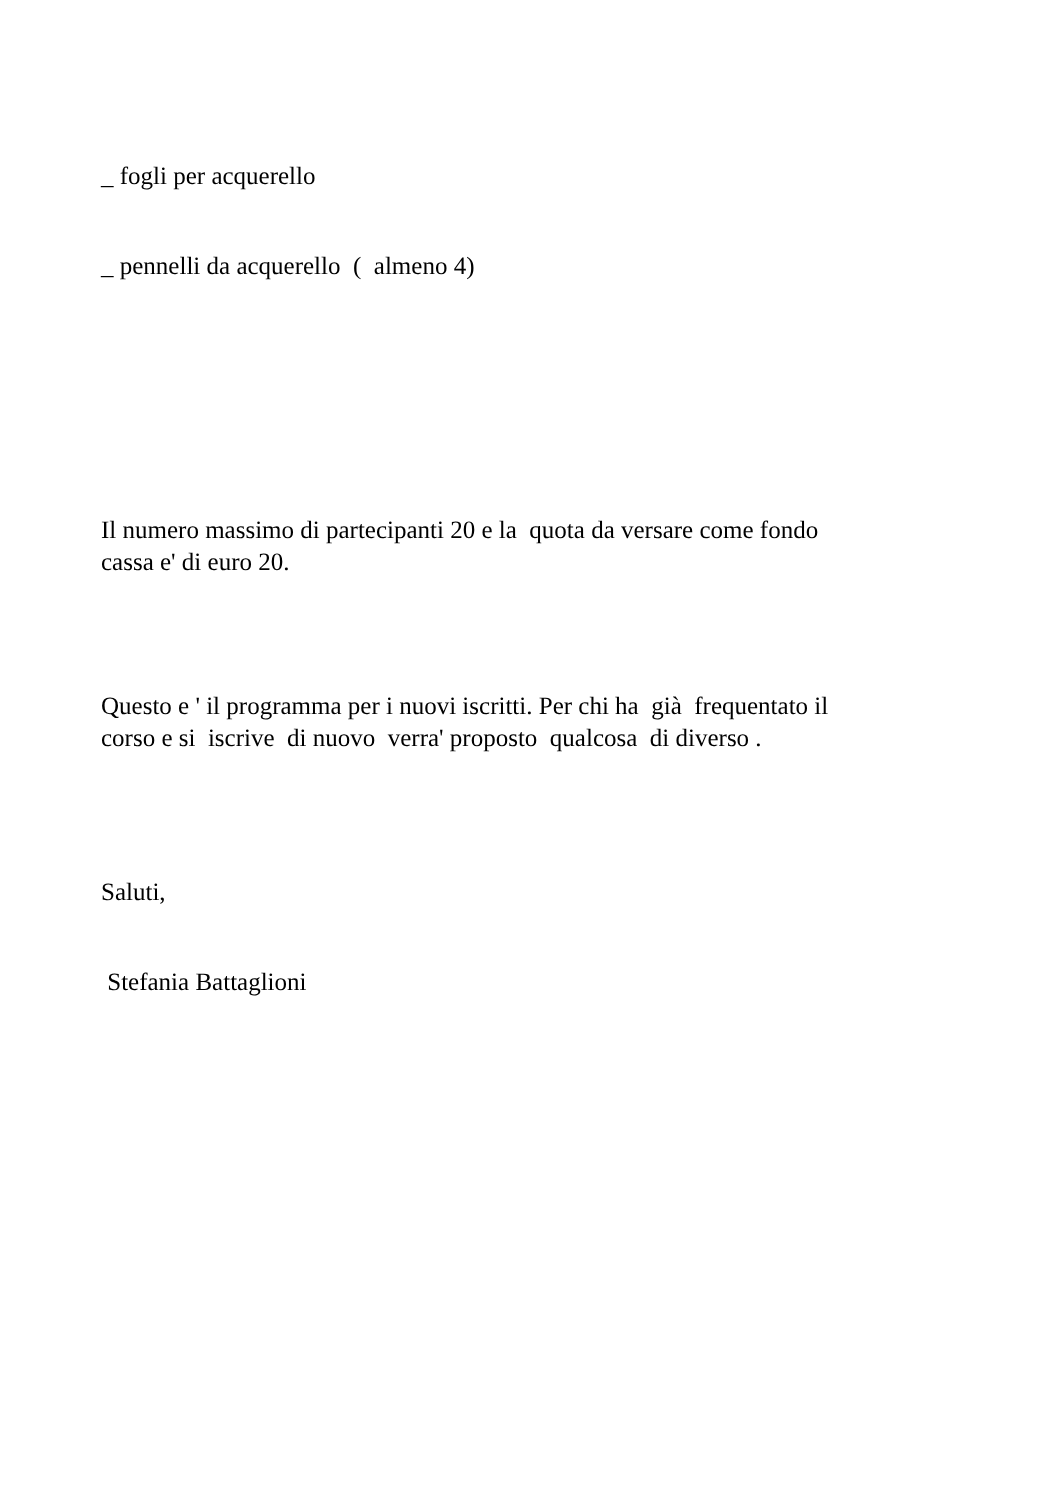_ fogli per acquerello
_ pennelli da acquerello ( almeno 4)
Il numero massimo di partecipanti 20 e la quota da versare come fondo
cassa e' di euro 20.
Questo e ' il programma per i nuovi iscritti. Per chi ha già frequentato il
corso e si iscrive di nuovo verra' proposto qualcosa di diverso .
Saluti,
Stefania Battaglioni